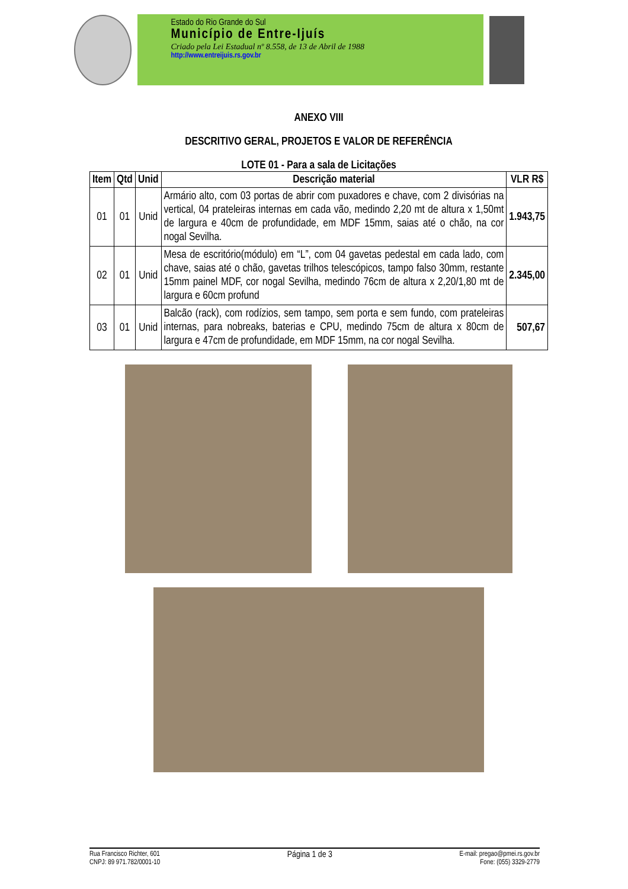Estado do Rio Grande do Sul
Município de Entre-Ijuís
Criado pela Lei Estadual nº 8.558, de 13 de Abril de 1988
http://www.entreijuis.rs.gov.br
ANEXO VIII
DESCRITIVO GERAL, PROJETOS E VALOR DE REFERÊNCIA
LOTE 01 - Para a sala de Licitações
| Item | Qtd | Unid | Descrição material | VLR R$ |
| --- | --- | --- | --- | --- |
| 01 | 01 | Unid | Armário alto, com 03 portas de abrir com puxadores e chave, com 2 divisórias na vertical, 04 prateleiras internas em cada vão, medindo 2,20 mt de altura x 1,50mt de largura e 40cm de profundidade, em MDF 15mm, saias até o chão, na cor nogal Sevilha. | 1.943,75 |
| 02 | 01 | Unid | Mesa de escritório(módulo) em “L”, com 04 gavetas pedestal em cada lado, com chave, saias até o chão, gavetas trilhos telescópicos, tampo falso 30mm, restante 15mm painel MDF, cor nogal Sevilha, medindo 76cm de altura x 2,20/1,80 mt de largura e 60cm profund | 2.345,00 |
| 03 | 01 | Unid | Balcão (rack), com rodízios, sem tampo, sem porta e sem fundo, com prateleiras internas, para nobreaks, baterias e CPU, medindo 75cm de altura x 80cm de largura e 47cm de profundidade, em MDF 15mm, na cor nogal Sevilha. | 507,67 |
Rua Francisco Richter, 601
CNPJ: 89 971.782/0001-10
Página 1 de 3
E-mail: pregao@pmei.rs.gov.br
Fone: (055) 3329-2779